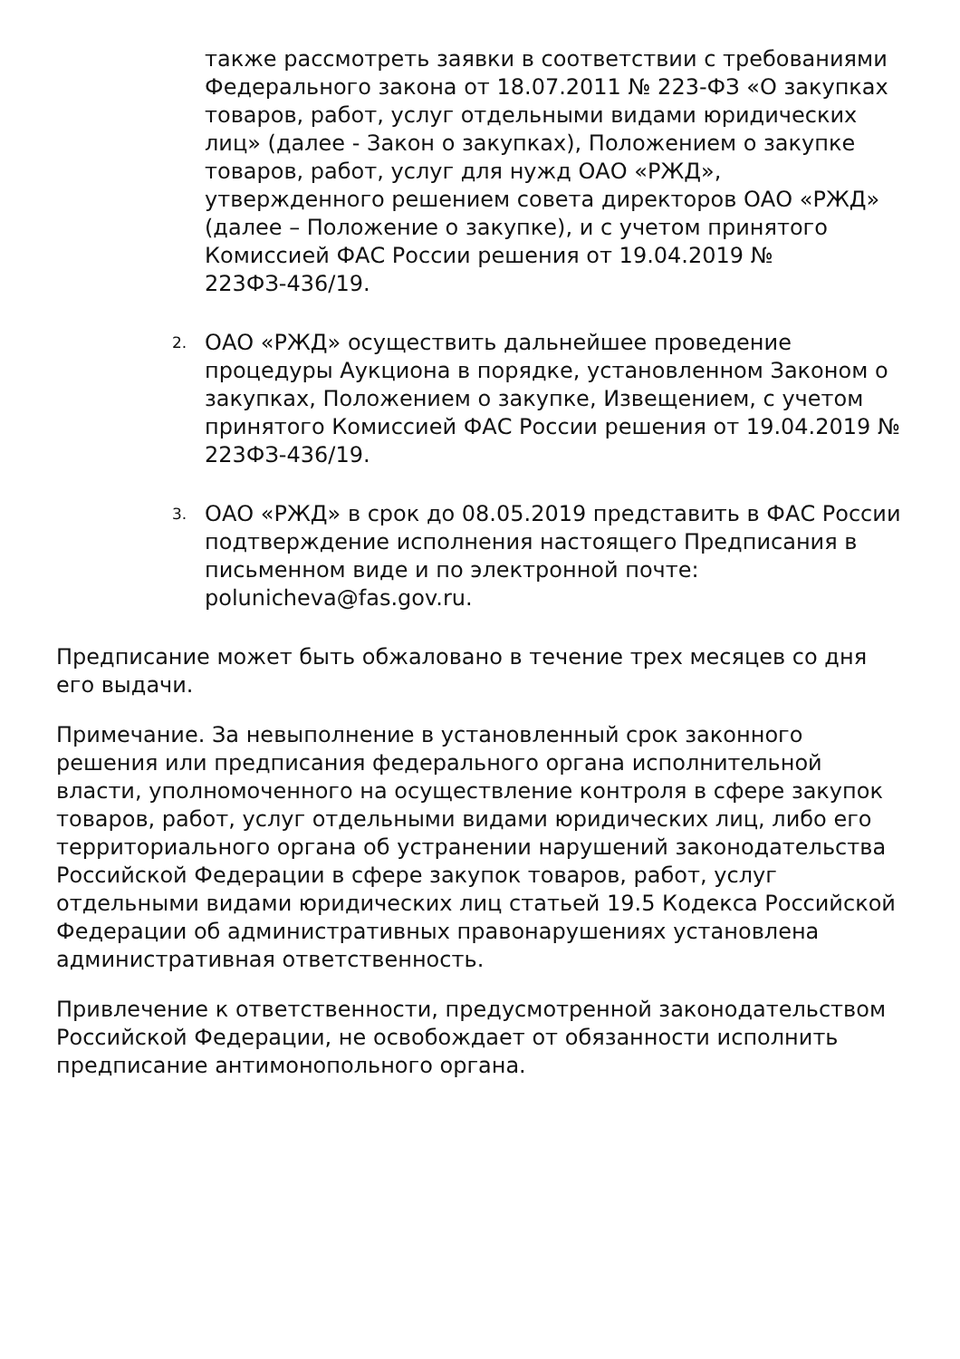также рассмотреть заявки в соответствии с требованиями Федерального закона от 18.07.2011 № 223-ФЗ «О закупках товаров, работ, услуг отдельными видами юридических лиц» (далее - Закон о закупках), Положением о закупке товаров, работ, услуг для нужд ОАО «РЖД», утвержденного решением совета директоров ОАО «РЖД» (далее – Положение о закупке), и с учетом принятого Комиссией ФАС России решения от 19.04.2019 № 223ФЗ-436/19.
2.
ОАО «РЖД» осуществить дальнейшее проведение процедуры Аукциона в порядке, установленном Законом о закупках, Положением о закупке, Извещением, с учетом принятого Комиссией ФАС России решения от 19.04.2019 № 223ФЗ-436/19.
3.
ОАО «РЖД» в срок до 08.05.2019 представить в ФАС России подтверждение исполнения настоящего Предписания в письменном виде и по электронной почте: polunicheva@fas.gov.ru.
Предписание может быть обжаловано в течение трех месяцев со дня его выдачи.
Примечание. За невыполнение в установленный срок законного решения или предписания федерального органа исполнительной власти, уполномоченного на осуществление контроля в сфере закупок товаров, работ, услуг отдельными видами юридических лиц, либо его территориального органа об устранении нарушений законодательства Российской Федерации в сфере закупок товаров, работ, услуг отдельными видами юридических лиц статьей 19.5 Кодекса Российской Федерации об административных правонарушениях установлена административная ответственность.
Привлечение к ответственности, предусмотренной законодательством Российской Федерации, не освобождает от обязанности исполнить предписание антимонопольного органа.